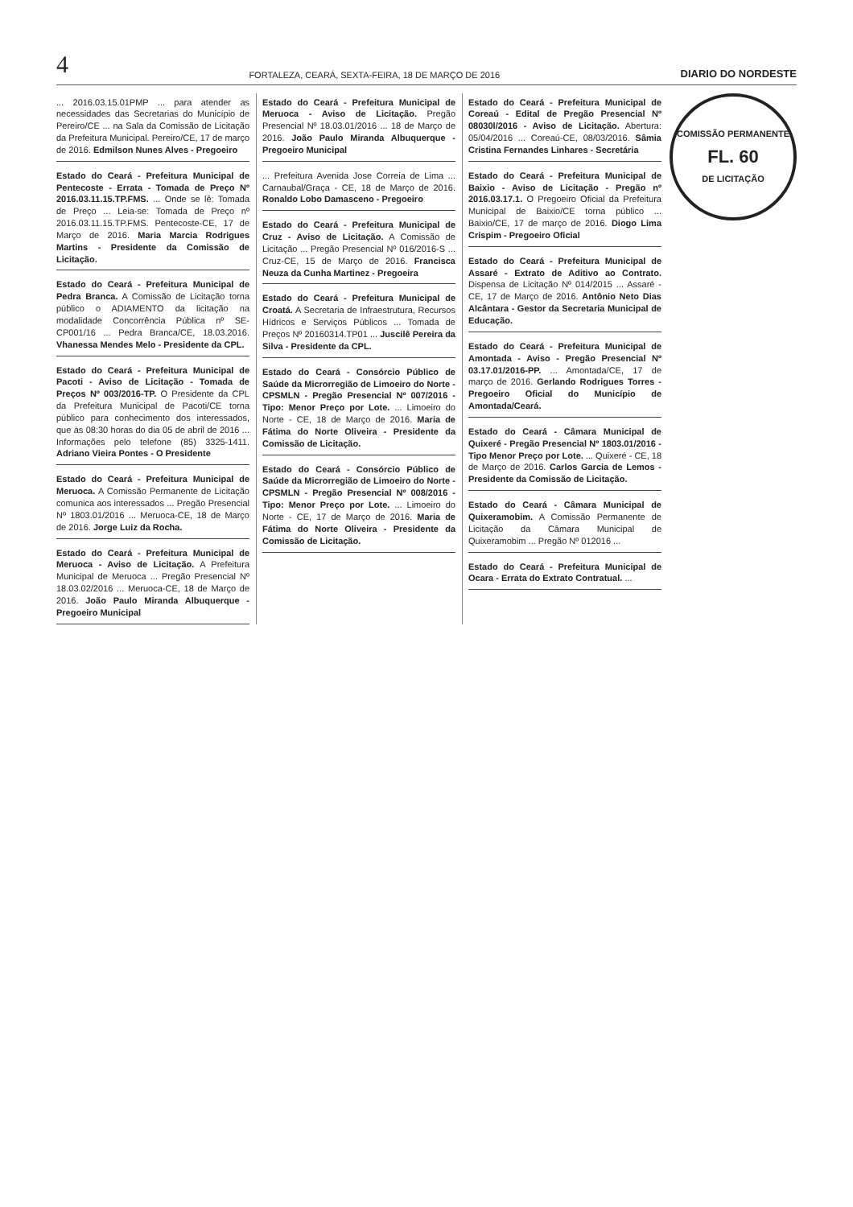4 FORTALEZA, CEARÁ, SEXTA-FEIRA, 18 DE MARÇO DE 2016 DIARIO DO NORDESTE
COMISSÃO PERMANENTE
FL. 60
DE LICITAÇÃO
... 2016.03.15.01PMP ... para atender as necessidades das Secretarias do Município de Pereiro/CE ... na Sala da Comissão de Licitação da Prefeitura Municipal. Pereiro/CE, 17 de março de 2016. Edmilson Nunes Alves - Pregoeiro
Estado do Ceará - Prefeitura Municipal de Pentecoste - Errata - Tomada de Preço Nº 2016.03.11.15.TP.FMS. ... Onde se lê: Tomada de Preço ... Leia-se: Tomada de Preço nº 2016.03.11.15.TP.FMS. Pentecoste-CE, 17 de Março de 2016. Maria Marcia Rodrigues Martins - Presidente da Comissão de Licitação.
Estado do Ceará - Prefeitura Municipal de Pedra Branca. A Comissão de Licitação torna público o ADIAMENTO da licitação na modalidade Concorrência Pública nº SE-CP001/16 ... Pedra Branca/CE, 18.03.2016. Vhanessa Mendes Melo - Presidente da CPL.
Estado do Ceará - Prefeitura Municipal de Pacoti - Aviso de Licitação - Tomada de Preços Nº 003/2016-TP. O Presidente da CPL da Prefeitura Municipal de Pacoti/CE torna público para conhecimento dos interessados, que às 08:30 horas do dia 05 de abril de 2016 ... Informações pelo telefone (85) 3325-1411. Adriano Vieira Pontes - O Presidente
Estado do Ceará - Prefeitura Municipal de Meruoca. A Comissão Permanente de Licitação comunica aos interessados ... Pregão Presencial Nº 1803.01/2016 ... Meruoca-CE, 18 de Março de 2016. Jorge Luiz da Rocha.
Estado do Ceará - Prefeitura Municipal de Meruoca - Aviso de Licitação. A Prefeitura Municipal de Meruoca ... Pregão Presencial Nº 18.03.02/2016 ... Meruoca-CE, 18 de Março de 2016. João Paulo Miranda Albuquerque - Pregoeiro Municipal
Estado do Ceará - Prefeitura Municipal de Meruoca - Aviso de Licitação. Pregão Presencial Nº 18.03.01/2016 ... 18 de Março de 2016. João Paulo Miranda Albuquerque - Pregoeiro Municipal
... Prefeitura Avenida Jose Correia de Lima ... Carnaubal/Graça - CE, 18 de Março de 2016. Ronaldo Lobo Damasceno - Pregoeiro
Estado do Ceará - Prefeitura Municipal de Cruz - Aviso de Licitação. A Comissão de Licitação ... Pregão Presencial Nº 016/2016-S ... Cruz-CE, 15 de Março de 2016. Francisca Neuza da Cunha Martinez - Pregoeira
Estado do Ceará - Prefeitura Municipal de Croatá. A Secretaria de Infraestrutura, Recursos Hídricos e Serviços Públicos ... Tomada de Preços Nº 20160314.TP01 ... Juscilê Pereira da Silva - Presidente da CPL.
Estado do Ceará - Consórcio Público de Saúde da Microrregião de Limoeiro do Norte - CPSMLN - Pregão Presencial Nº 007/2016 - Tipo: Menor Preço por Lote. ... Limoeiro do Norte - CE, 18 de Março de 2016. Maria de Fátima do Norte Oliveira - Presidente da Comissão de Licitação.
Estado do Ceará - Consórcio Público de Saúde da Microrregião de Limoeiro do Norte - CPSMLN - Pregão Presencial Nº 008/2016 - Tipo: Menor Preço por Lote. ... Limoeiro do Norte - CE, 17 de Março de 2016. Maria de Fátima do Norte Oliveira - Presidente da Comissão de Licitação.
Estado do Ceará - Prefeitura Municipal de Coreaú - Edital de Pregão Presencial Nº 08030l/2016 - Aviso de Licitação. Abertura: 05/04/2016 ... Coreaú-CE, 08/03/2016. Sâmia Cristina Fernandes Linhares - Secretária
Estado do Ceará - Prefeitura Municipal de Baixio - Aviso de Licitação - Pregão nº 2016.03.17.1. O Pregoeiro Oficial da Prefeitura Municipal de Baixio/CE torna público ... Baixio/CE, 17 de março de 2016. Diogo Lima Crispim - Pregoeiro Oficial
Estado do Ceará - Prefeitura Municipal de Assaré - Extrato de Aditivo ao Contrato. Dispensa de Licitação Nº 014/2015 ... Assaré - CE, 17 de Março de 2016. Antônio Neto Dias Alcântara - Gestor da Secretaria Municipal de Educação.
Estado do Ceará - Prefeitura Municipal de Amontada - Aviso - Pregão Presencial Nº 03.17.01/2016-PP. ... Amontada/CE, 17 de março de 2016. Gerlando Rodrigues Torres - Pregoeiro Oficial do Município de Amontada/Ceará.
Estado do Ceará - Câmara Municipal de Quixeré - Pregão Presencial Nº 1803.01/2016 - Tipo Menor Preço por Lote. ... Quixeré - CE, 18 de Março de 2016. Carlos Garcia de Lemos - Presidente da Comissão de Licitação.
Estado do Ceará - Câmara Municipal de Quixeramobim. A Comissão Permanente de Licitação da Câmara Municipal de Quixeramobim ... Pregão Nº 012016 ...
Estado do Ceará - Prefeitura Municipal de Ocara - Errata do Extrato Contratual. ...